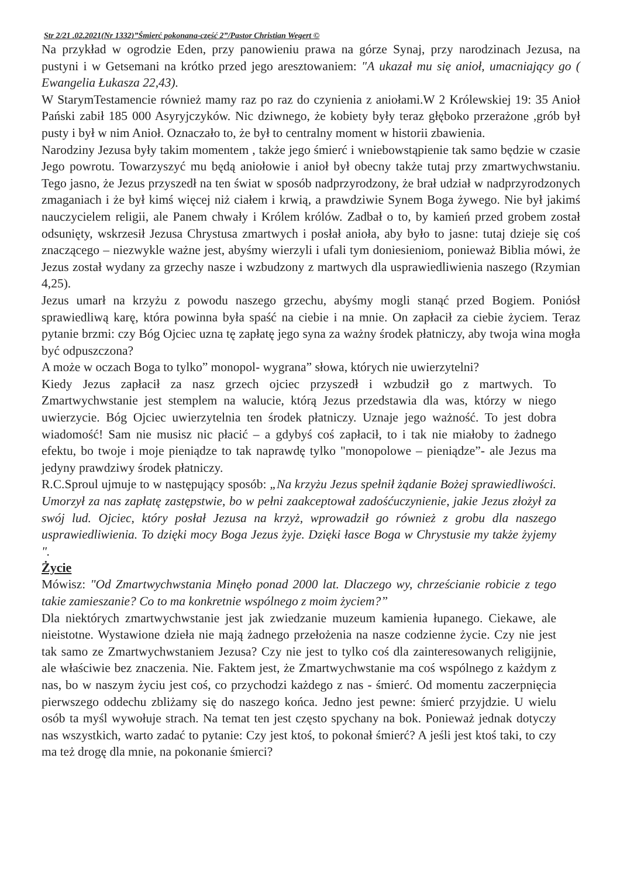Str 2/21 .02.2021(Nr 1332)”Śmierć pokonana-część 2”/Pastor Christian Wegert ©
Na przykład w ogrodzie Eden, przy panowieniu prawa na górze Synaj, przy narodzinach Jezusa, na pustyni i w Getsemani na krótko przed jego aresztowaniem: "A ukazał mu się anioł, umacniający go ( Ewangelia Łukasza 22,43).
W StarymTestamencie również mamy raz po raz do czynienia z aniołami.W 2 Królewskiej 19: 35 Anioł Pański zabił 185 000 Asyryjczyków. Nic dziwnego, że kobiety były teraz głęboko przerażone ,grób był pusty i był w nim Anioł. Oznaczało to, że był to centralny moment w historii zbawienia.
Narodziny Jezusa były takim momentem , także jego śmierć i wniebowstąpienie tak samo będzie w czasie Jego powrotu. Towarzyszyć mu będą aniołowie i anioł był obecny także tutaj przy zmartwychwstaniu. Tego jasno, że Jezus przyszedł na ten świat w sposób nadprzyrodzony, że brał udział w nadprzyrodzonych zmaganiach i że był kimś więcej niż ciałem i krwią, a prawdziwie Synem Boga żywego. Nie był jakimś nauczycielem religii, ale Panem chwały i Królem królów. Zadbał o to, by kamień przed grobem został odsunięty, wskrzesił Jezusa Chrystusa zmartwych i posłał anioła, aby było to jasne: tutaj dzieje się coś znaczącego – niezwykle ważne jest, abyśmy wierzyli i ufali tym doniesieniom, ponieważ Biblia mówi, że Jezus został wydany za grzechy nasze i wzbudzony z martwych dla usprawiedliwienia naszego (Rzymian 4,25).
Jezus umarł na krzyżu z powodu naszego grzechu, abyśmy mogli stanąć przed Bogiem. Poniósł sprawiedliwą karę, która powinna była spaść na ciebie i na mnie. On zapłacił za ciebie życiem. Teraz pytanie brzmi: czy Bóg Ojciec uzna tę zapłatę jego syna za ważny środek płatniczy, aby twoja wina mogła być odpuszczona?
A może w oczach Boga to tylko” monopol- wygrana” słowa, których nie uwierzytelni?
Kiedy Jezus zapłacił za nasz grzech ojciec przyszedł i wzbudził go z martwych. To Zmartwychwstanie jest stemplem na walucie, którą Jezus przedstawia dla was, którzy w niego uwierzycie. Bóg Ojciec uwierzytelnia ten środek płatniczy. Uznaje jego ważność. To jest dobra wiadomość! Sam nie musisz nic płacić – a gdybyś coś zapłacił, to i tak nie miałoby to żadnego efektu, bo twoje i moje pieniądze to tak naprawdę tylko "monopolowe – pieniądze”- ale Jezus ma jedyny prawdziwy środek płatniczy.
R.C.Sproul ujmuje to w następujący sposób: „Na krzyżu Jezus spełnił żądanie Bożej sprawiedliwości. Umorzył za nas zapłatę zastępstwie, bo w pełni zaakceptował zadośćuczynienie, jakie Jezus złożył za swój lud. Ojciec, który posłał Jezusa na krzyż, wprowadził go również z grobu dla naszego usprawiedliwienia. To dzięki mocy Boga Jezus żyje. Dzięki łasce Boga w Chrystusie my także żyjemy ".
Życie
Mówisz: "Od Zmartwychwstania Minęło ponad 2000 lat. Dlaczego wy, chrześcianie robicie z tego takie zamieszanie? Co to ma konkretnie wspólnego z moim życiem?”
Dla niektórych zmartwychwstanie jest jak zwiedzanie muzeum kamienia łupanego. Ciekawe, ale nieistotne. Wystawione dzieła nie mają żadnego przełożenia na nasze codzienne życie. Czy nie jest tak samo ze Zmartwychwstaniem Jezusa? Czy nie jest to tylko coś dla zainteresowanych religijnie, ale właściwie bez znaczenia. Nie. Faktem jest, że Zmartwychwstanie ma coś wspólnego z każdym z nas, bo w naszym życiu jest coś, co przychodzi każdego z nas - śmierć. Od momentu zaczerpnięcia pierwszego oddechu zbliżamy się do naszego końca. Jedno jest pewne: śmierć przyjdzie. U wielu osób ta myśl wywołuje strach. Na temat ten jest często spychany na bok. Ponieważ jednak dotyczy nas wszystkich, warto zadać to pytanie: Czy jest ktoś, to pokonał śmierć? A jeśli jest ktoś taki, to czy ma też drogę dla mnie, na pokonanie śmierci?